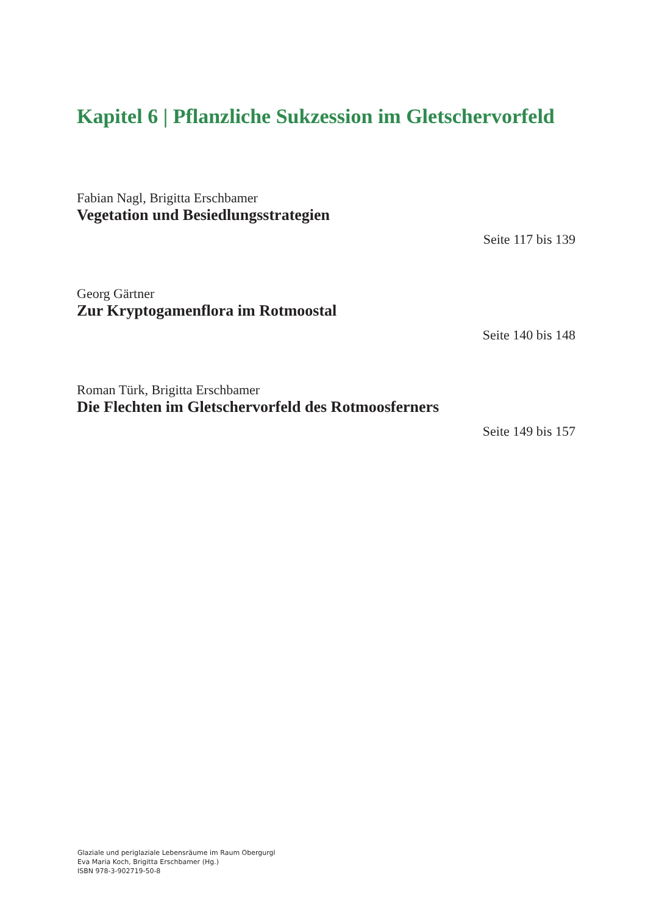Kapitel 6 | Pflanzliche Sukzession im Gletschervorfeld
Fabian Nagl, Brigitta Erschbamer
Vegetation und Besiedlungsstrategien
Seite 117 bis 139
Georg Gärtner
Zur Kryptogamenflora im Rotmoostal
Seite 140 bis 148
Roman Türk, Brigitta Erschbamer
Die Flechten im Gletschervorfeld des Rotmoosferners
Seite 149 bis 157
Glaziale und periglaziale Lebensräume im Raum Obergurgl
Eva Maria Koch, Brigitta Erschbamer (Hg.)
ISBN 978-3-902719-50-8